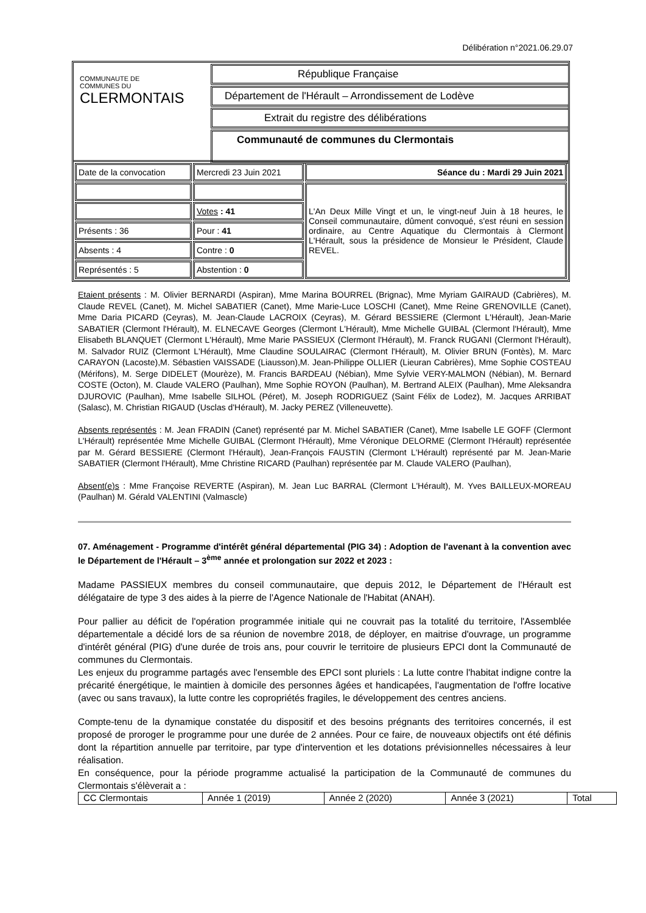Délibération n°2021.06.29.07
COMMUNAUTE DE
COMMUNES DU
CLERMONTAIS
République Française
Département de l'Hérault – Arrondissement de Lodève
Extrait du registre des délibérations
Communauté de communes du Clermontais
| Date de la convocation | Mercredi 23 Juin 2021 | Séance du : Mardi 29 Juin 2021 |
| | | L'An Deux Mille Vingt et un, le vingt-neuf Juin à 18 heures, le Conseil communautaire, dûment convoqué, s'est réuni en session ordinaire, au Centre Aquatique du Clermontais à Clermont L'Hérault, sous la présidence de Monsieur le Président, Claude REVEL. |
| | Votes : 41 | |
| Présents : 36 | Pour : 41 | |
| Absents : 4 | Contre : 0 | |
| Représentés : 5 | Abstention : 0 | |
Etaient présents : M. Olivier BERNARDI (Aspiran), Mme Marina BOURREL (Brignac), Mme Myriam GAIRAUD (Cabrières), M. Claude REVEL (Canet), M. Michel SABATIER (Canet), Mme Marie-Luce LOSCHI (Canet), Mme Reine GRENOVILLE (Canet), Mme Daria PICARD (Ceyras), M. Jean-Claude LACROIX (Ceyras), M. Gérard BESSIERE (Clermont L'Hérault), Jean-Marie SABATIER (Clermont l'Hérault), M. ELNECAVE Georges (Clermont L'Hérault), Mme Michelle GUIBAL (Clermont l'Hérault), Mme Elisabeth BLANQUET (Clermont L'Hérault), Mme Marie PASSIEUX (Clermont l'Hérault), M. Franck RUGANI (Clermont l'Hérault), M. Salvador RUIZ (Clermont L'Hérault), Mme Claudine SOULAIRAC (Clermont l'Hérault), M. Olivier BRUN (Fontès), M. Marc CARAYON (Lacoste),M. Sébastien VAISSADE (Liausson),M. Jean-Philippe OLLIER (Lieuran Cabrières), Mme Sophie COSTEAU (Mérifons), M. Serge DIDELET (Mourèze), M. Francis BARDEAU (Nébian), Mme Sylvie VERY-MALMON (Nébian), M. Bernard COSTE (Octon), M. Claude VALERO (Paulhan), Mme Sophie ROYON (Paulhan), M. Bertrand ALEIX (Paulhan), Mme Aleksandra DJUROVIC (Paulhan), Mme Isabelle SILHOL (Péret), M. Joseph RODRIGUEZ (Saint Félix de Lodez), M. Jacques ARRIBAT (Salasc), M. Christian RIGAUD (Usclas d'Hérault), M. Jacky PEREZ (Villeneuvette).
Absents représentés : M. Jean FRADIN (Canet) représenté par M. Michel SABATIER (Canet), Mme Isabelle LE GOFF (Clermont L'Hérault) représentée Mme Michelle GUIBAL (Clermont l'Hérault), Mme Véronique DELORME (Clermont l'Hérault) représentée par M. Gérard BESSIERE (Clermont l'Hérault), Jean-François FAUSTIN (Clermont L'Hérault) représenté par M. Jean-Marie SABATIER (Clermont l'Hérault), Mme Christine RICARD (Paulhan) représentée par M. Claude VALERO (Paulhan),
Absent(e)s : Mme Françoise REVERTE (Aspiran), M. Jean Luc BARRAL (Clermont L'Hérault), M. Yves BAILLEUX-MOREAU (Paulhan) M. Gérald VALENTINI (Valmascle)
07. Aménagement - Programme d'intérêt général départemental (PIG 34) : Adoption de l'avenant à la convention avec le Département de l'Hérault – 3<sup>ème</sup> année et prolongation sur 2022 et 2023 :
Madame PASSIEUX membres du conseil communautaire, que depuis 2012, le Département de l'Hérault est délégataire de type 3 des aides à la pierre de l'Agence Nationale de l'Habitat (ANAH).
Pour pallier au déficit de l'opération programmée initiale qui ne couvrait pas la totalité du territoire, l'Assemblée départementale a décidé lors de sa réunion de novembre 2018, de déployer, en maitrise d'ouvrage, un programme d'intérêt général (PIG) d'une durée de trois ans, pour couvrir le territoire de plusieurs EPCI dont la Communauté de communes du Clermontais.
Les enjeux du programme partagés avec l'ensemble des EPCI sont pluriels : La lutte contre l'habitat indigne contre la précarité énergétique, le maintien à domicile des personnes âgées et handicapées, l'augmentation de l'offre locative (avec ou sans travaux), la lutte contre les copropriétés fragiles, le développement des centres anciens.
Compte-tenu de la dynamique constatée du dispositif et des besoins prégnants des territoires concernés, il est proposé de proroger le programme pour une durée de 2 années. Pour ce faire, de nouveaux objectifs ont été définis dont la répartition annuelle par territoire, par type d'intervention et les dotations prévisionnelles nécessaires à leur réalisation.
En conséquence, pour la période programme actualisé la participation de la Communauté de communes du Clermontais s'élèverait a :
| CC Clermontais | Année 1 (2019) | Année 2 (2020) | Année 3 (2021) | Total |